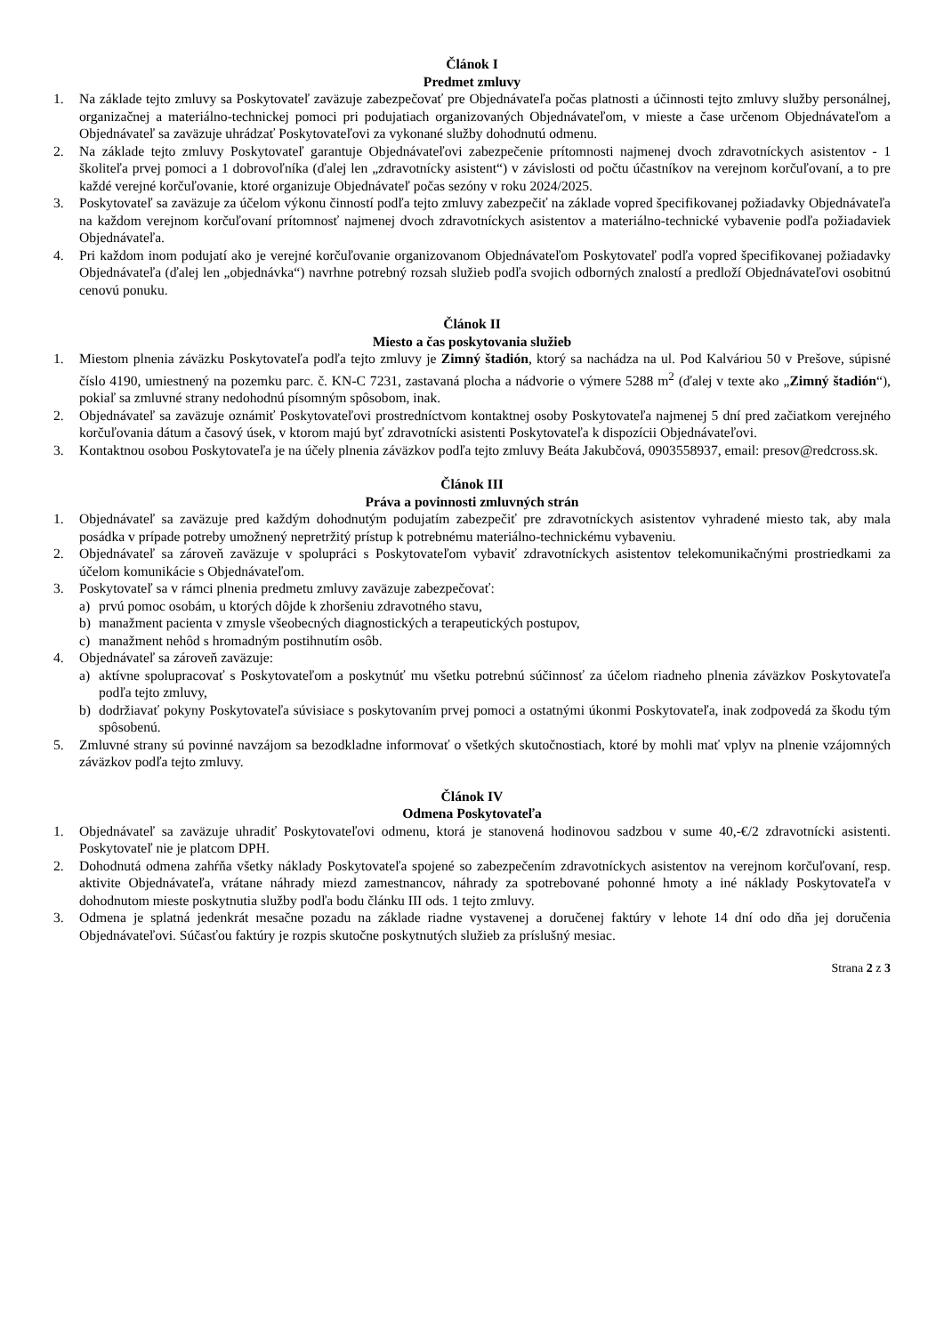Článok I
Predmet zmluvy
1. Na základe tejto zmluvy sa Poskytovateľ zaväzuje zabezpečovať pre Objednávateľa počas platnosti a účinnosti tejto zmluvy služby personálnej, organizačnej a materiálno-technickej pomoci pri podujatiach organizovaných Objednávateľom, v mieste a čase určenom Objednávateľom a Objednávateľ sa zaväzuje uhrádzať Poskytovateľovi za vykonané služby dohodnutú odmenu.
2. Na základe tejto zmluvy Poskytovateľ garantuje Objednávateľovi zabezpečenie prítomnosti najmenej dvoch zdravotníckych asistentov - 1 školiteľa prvej pomoci a 1 dobrovoľníka (ďalej len „zdravotnícky asistent“) v závislosti od počtu účastníkov na verejnom korčuľovaní, a to pre každé verejné korčuľovanie, ktoré organizuje Objednávateľ počas sezóny v roku 2024/2025.
3. Poskytovateľ sa zaväzuje za účelom výkonu činností podľa tejto zmluvy zabezpečiť na základe vopred špecifikovanej požiadavky Objednávateľa na každom verejnom korčuľovaní prítomnosť najmenej dvoch zdravotníckych asistentov a materiálno-technické vybavenie podľa požiadaviek Objednávateľa.
4. Pri každom inom podujatí ako je verejné korčuľovanie organizovanom Objednávateľom Poskytovateľ podľa vopred špecifikovanej požiadavky Objednávateľa (ďalej len „objednávka“) navrhne potrebný rozsah služieb podľa svojich odborných znalostí a predloží Objednávateľovi osobitnú cenovú ponuku.
Článok II
Miesto a čas poskytovania služieb
1. Miestom plnenia záväzku Poskytovateľa podľa tejto zmluvy je Zimný štadión, ktorý sa nachádza na ul. Pod Kalváriou 50 v Prešove, súpisné číslo 4190, umiestnený na pozemku parc. č. KN-C 7231, zastavaná plocha a nádvorie o výmere 5288 m<sup>2</sup> (ďalej v texte ako „Zimný štadión“), pokiaľ sa zmluvné strany nedohodnú písomným spôsobom, inak.
2. Objednávateľ sa zaväzuje oznámiť Poskytovateľovi prostredníctvom kontaktnej osoby Poskytovateľa najmenej 5 dní pred začiatkom verejného korčuľovania dátum a časový úsek, v ktorom majú byť zdravotnícki asistenti Poskytovateľa k dispozícii Objednávateľovi.
3. Kontaktnou osobou Poskytovateľa je na účely plnenia záväzkov podľa tejto zmluvy Beáta Jakubčová, 0903558937, email: presov@redcross.sk.
Článok III
Práva a povinnosti zmluvných strán
1. Objednávateľ sa zaväzuje pred každým dohodnutým podujatím zabezpečiť pre zdravotníckych asistentov vyhradené miesto tak, aby mala posádka v prípade potreby umožnený nepretržitý prístup k potrebnému materiálno-technickému vybaveniu.
2. Objednávateľ sa zároveň zaväzuje v spolupráci s Poskytovateľom vybaviť zdravotníckych asistentov telekomunikačnými prostriedkami za účelom komunikácie s Objednávateľom.
3. Poskytovateľ sa v rámci plnenia predmetu zmluvy zaväzuje zabezpečovať:
a) prvú pomoc osobám, u ktorých dôjde k zhoršeniu zdravotného stavu,
b) manažment pacienta v zmysle všeobecných diagnostických a terapeutických postupov,
c) manažment nehôd s hromadným postihnutím osôb.
4. Objednávateľ sa zároveň zaväzuje:
a) aktívne spolupracovať s Poskytovateľom a poskytnúť mu všetku potrebnú súčinnosť za účelom riadneho plnenia záväzkov Poskytovateľa podľa tejto zmluvy,
b) dodržiavať pokyny Poskytovateľa súvisiace s poskytovaním prvej pomoci a ostatnými úkonmi Poskytovateľa, inak zodpovedá za škodu tým spôsobenú.
5. Zmluvné strany sú povinné navzájom sa bezodkladne informovať o všetkých skutočnostiach, ktoré by mohli mať vplyv na plnenie vzájomných záväzkov podľa tejto zmluvy.
Článok IV
Odmena Poskytovateľa
1. Objednávateľ sa zaväzuje uhradiť Poskytovateľovi odmenu, ktorá je stanovená hodinovou sadzbou v sume 40,-€/2 zdravotnícki asistenti. Poskytovateľ nie je platcom DPH.
2. Dohodnutá odmena zahŕňa všetky náklady Poskytovateľa spojené so zabezpečením zdravotníckych asistentov na verejnom korčuľovaní, resp. aktivite Objednávateľa, vrátane náhrady miezd zamestnancov, náhrady za spotrebované pohonné hmoty a iné náklady Poskytovateľa v dohodnutom mieste poskytnutia služby podľa bodu článku III ods. 1 tejto zmluvy.
3. Odmena je splatná jedenkrát mesačne pozadu na základe riadne vystavenej a doručenej faktúry v lehote 14 dní odo dňa jej doručenia Objednávateľovi. Súčasťou faktúry je rozpis skutočne poskytnutých služieb za príslušný mesiac.
Strana 2 z 3